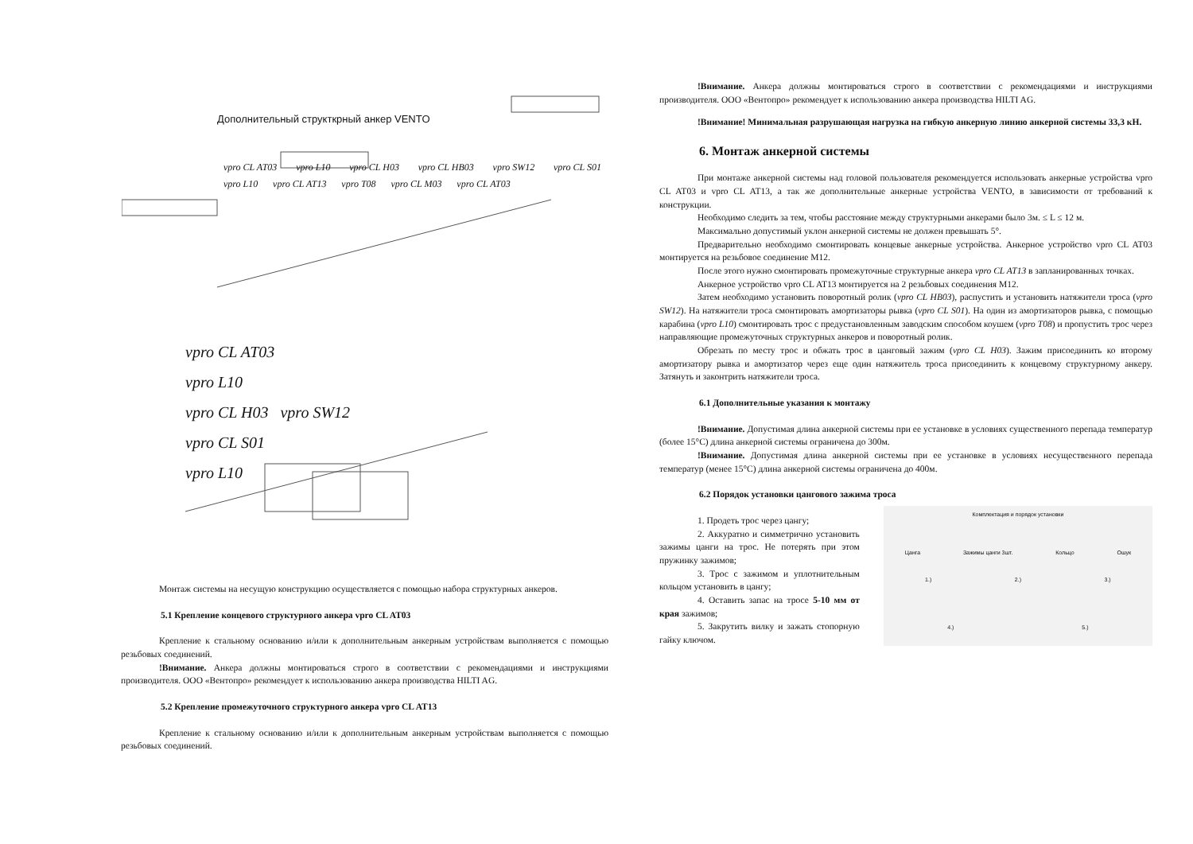Дополнительный структкрный анкер VENTO
vpro CL AT03 vpro L10 vpro CL H03 vpro CL HB03 vpro SW12 vpro CL S01 vpro L10 vpro CL AT13 vpro T08 vpro CL M03 vpro CL AT03
vpro CL AT03
vpro L10
vpro CL H03 vpro SW12
vpro CL S01
vpro L10
Монтаж системы на несущую конструкцию осуществляется с помощью набора структурных анкеров.
5.1 Крепление концевого структурного анкера vpro CL AT03
Крепление к стальному основанию и/или к дополнительным анкерным устройствам выполняется с помощью резьбовых соединений.
!Внимание. Анкера должны монтироваться строго в соответствии с рекомендациями и инструкциями производителя. ООО «Вентопро» рекомендует к использованию анкера производства HILTI AG.
5.2 Крепление промежуточного структурного анкера vpro CL AT13
Крепление к стальному основанию и/или к дополнительным анкерным устройствам выполняется с помощью резьбовых соединений.
!Внимание. Анкера должны монтироваться строго в соответствии с рекомендациями и инструкциями производителя. ООО «Вентопро» рекомендует к использованию анкера производства HILTI AG.
!Внимание! Минимальная разрушающая нагрузка на гибкую анкерную линию анкерной системы 33,3 кН.
6. Монтаж анкерной системы
При монтаже анкерной системы над головой пользователя рекомендуется использовать анкерные устройства vpro CL AT03 и vpro CL AT13, а так же дополнительные анкерные устройства VENTO, в зависимости от требований к конструкции.
Необходимо следить за тем, чтобы расстояние между структурными анкерами было 3м. ≤ L ≤ 12 м.
Максимально допустимый уклон анкерной системы не должен превышать 5°.
Предварительно необходимо смонтировать концевые анкерные устройства. Анкерное устройство vpro CL AT03 монтируется на резьбовое соединение М12.
После этого нужно смонтировать промежуточные структурные анкера vpro CL AT13 в запланированных точках.
Анкерное устройство vpro CL AT13 монтируется на 2 резьбовых соединения М12.
Затем необходимо установить поворотный ролик (vpro CL HB03), распустить и установить натяжители троса (vpro SW12). На натяжители троса смонтировать амортизаторы рывка (vpro CL S01). На один из амортизаторов рывка, с помощью карабина (vpro L10) смонтировать трос с предустановленным заводским способом коушем (vpro T08) и пропустить трос через направляющие промежуточных структурных анкеров и поворотный ролик.
Обрезать по месту трос и обжать трос в цанговый зажим (vpro CL H03). Зажим присоединить ко второму амортизатору рывка и амортизатор через еще один натяжитель троса присоединить к концевому структурному анкеру. Затянуть и законтрить натяжители троса.
6.1 Дополнительные указания к монтажу
!Внимание. Допустимая длина анкерной системы при ее установке в условиях существенного перепада температур (более 15°С) длина анкерной системы ограничена до 300м.
!Внимание. Допустимая длина анкерной системы при ее установке в условиях несущественного перепада температур (менее 15°С) длина анкерной системы ограничена до 400м.
6.2 Порядок установки цангового зажима троса
1. Продеть трос через цангу;
2. Аккуратно и симметрично установить зажимы цанги на трос. Не потерять при этом пружинку зажимов;
3. Трос с зажимом и уплотнительным кольцом установить в цангу;
4. Оставить запас на тросе 5-10 мм от края зажимов;
5. Закрутить вилку и зажать стопорную гайку ключом.
Комплектация и порядок установки
Цанга Зажимы цанги 3шт. Кольцо Ошук
1.) 2.) 3.)
4.) 5.)